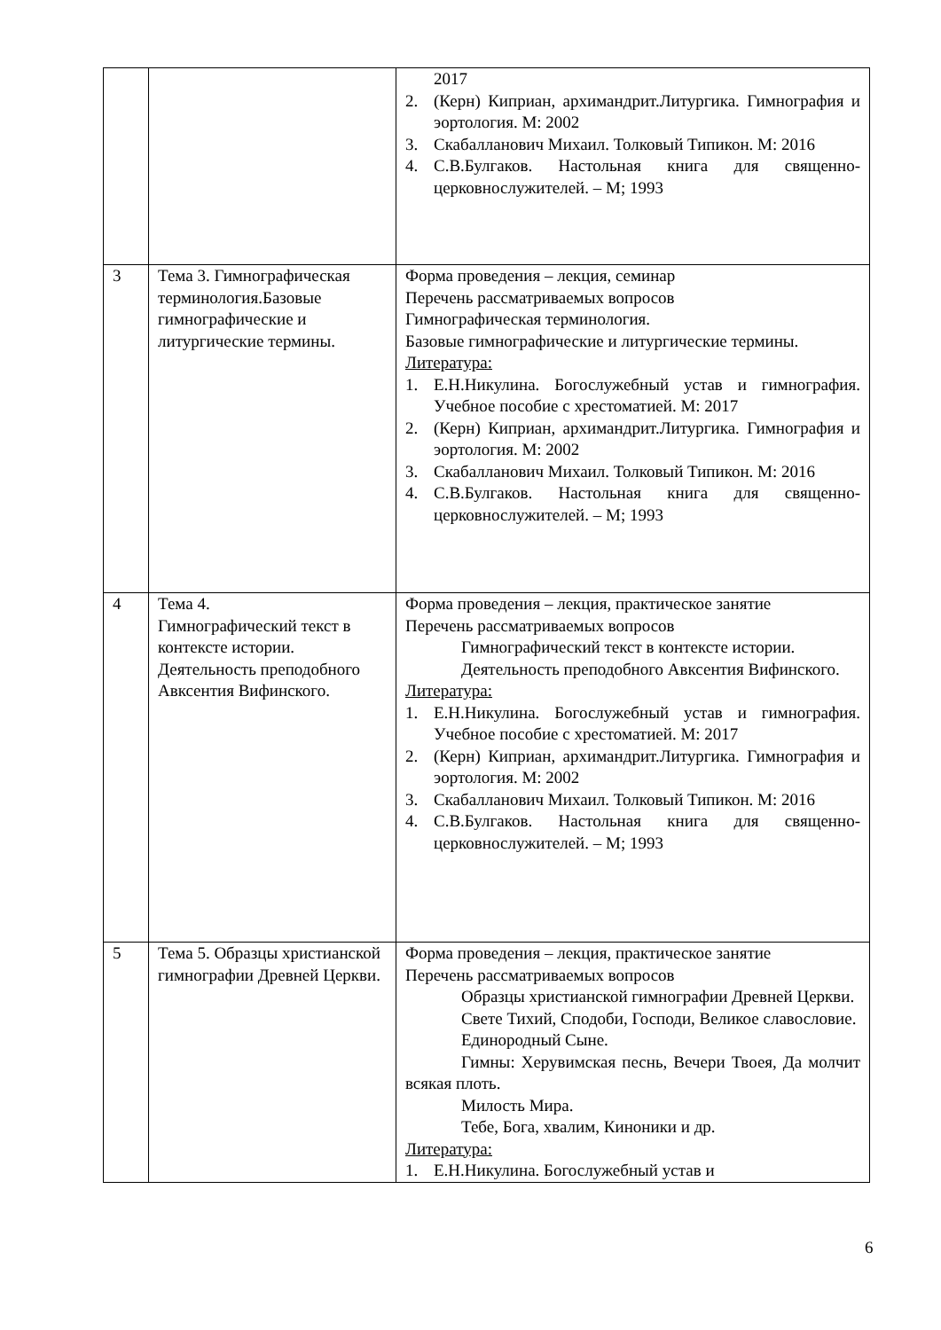| | | 2017 2. (Керн) Киприан, архимандрит.Литургика. Гимнография и эортология. М: 2002 3. Скабалланович Михаил. Толковый Типикон. М: 2016 4. С.В.Булгаков. Настольная книга для священно-церковнослужителей. – М; 1993 |
| 3 | Тема 3. Гимнографическая терминология.Базовые гимнографические и литургические термины. | Форма проведения – лекция, семинар Перечень рассматриваемых вопросов Гимнографическая терминология. Базовые гимнографические и литургические термины. Литература: 1. Е.Н.Никулина. Богослужебный устав и гимнография. Учебное пособие с хрестоматией. М: 2017 2. (Керн) Киприан, архимандрит.Литургика. Гимнография и эортология. М: 2002 3. Скабалланович Михаил. Толковый Типикон. М: 2016 4. С.В.Булгаков. Настольная книга для священно-церковнослужителей. – М; 1993 |
| 4 | Тема 4. Гимнографический текст в контексте истории. Деятельность преподобного Авксентия Вифинского. | Форма проведения – лекция, практическое занятие Перечень рассматриваемых вопросов Гимнографический текст в контексте истории. Деятельность преподобного Авксентия Вифинского. Литература: 1. Е.Н.Никулина. Богослужебный устав и гимнография. Учебное пособие с хрестоматией. М: 2017 2. (Керн) Киприан, архимандрит.Литургика. Гимнография и эортология. М: 2002 3. Скабалланович Михаил. Толковый Типикон. М: 2016 4. С.В.Булгаков. Настольная книга для священно-церковнослужителей. – М; 1993 |
| 5 | Тема 5. Образцы христианской гимнографии Древней Церкви. | Форма проведения – лекция, практическое занятие Перечень рассматриваемых вопросов Образцы христианской гимнографии Древней Церкви. Свете Тихий, Сподоби, Господи, Великое славословие. Единородный Сыне. Гимны: Херувимская песнь, Вечери Твоея, Да молчит всякая плоть. Милость Мира. Тебе, Бога, хвалим, Киноники и др. Литература: 1. Е.Н.Никулина. Богослужебный устав и |
6